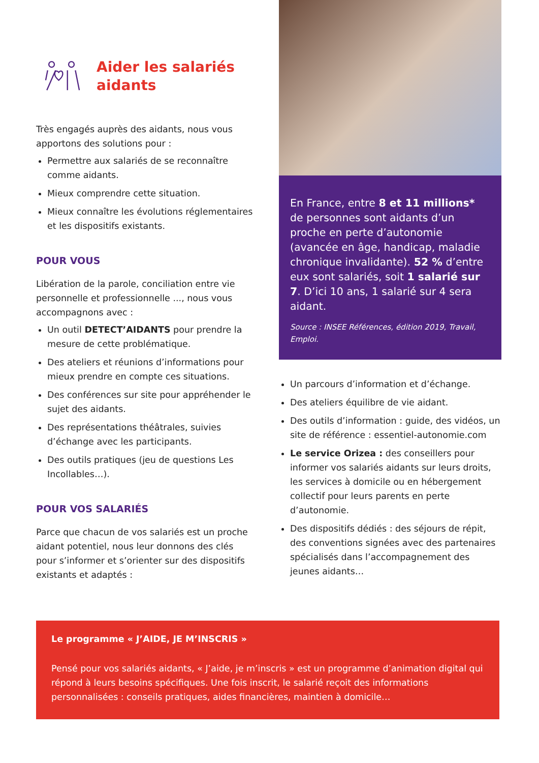Aider les salariés aidants
Très engagés auprès des aidants, nous vous apportons des solutions pour :
Permettre aux salariés de se reconnaître comme aidants.
Mieux comprendre cette situation.
Mieux connaître les évolutions réglementaires et les dispositifs existants.
POUR VOUS
Libération de la parole, conciliation entre vie personnelle et professionnelle ..., nous vous accompagnons avec :
Un outil DETECT’AIDANTS pour prendre la mesure de cette problématique.
Des ateliers et réunions d’informations pour mieux prendre en compte ces situations.
Des conférences sur site pour appréhender le sujet des aidants.
Des représentations théâtrales, suivies d’échange avec les participants.
Des outils pratiques (jeu de questions Les Incollables…).
POUR VOS SALARIÉS
Parce que chacun de vos salariés est un proche aidant potentiel, nous leur donnons des clés pour s’informer et s’orienter sur des dispositifs existants et adaptés :
En France, entre 8 et 11 millions* de personnes sont aidants d’un proche en perte d’autonomie (avancée en âge, handicap, maladie chronique invalidante). 52 % d’entre eux sont salariés, soit 1 salarié sur 7. D’ici 10 ans, 1 salarié sur 4 sera aidant.
Source : INSEE Références, édition 2019, Travail, Emploi.
Un parcours d’information et d’échange.
Des ateliers équilibre de vie aidant.
Des outils d’information : guide, des vidéos, un site de référence : essentiel-autonomie.com
Le service Orizea : des conseillers pour informer vos salariés aidants sur leurs droits, les services à domicile ou en hébergement collectif pour leurs parents en perte d’autonomie.
Des dispositifs dédiés : des séjours de répit, des conventions signées avec des partenaires spécialisés dans l’accompagnement des jeunes aidants…
Le programme « J’AIDE, JE M’INSCRIS »
Pensé pour vos salariés aidants, « J’aide, je m’inscris » est un programme d’animation digital qui répond à leurs besoins spécifiques. Une fois inscrit, le salarié reçoit des informations personnalisées : conseils pratiques, aides financières, maintien à domicile…